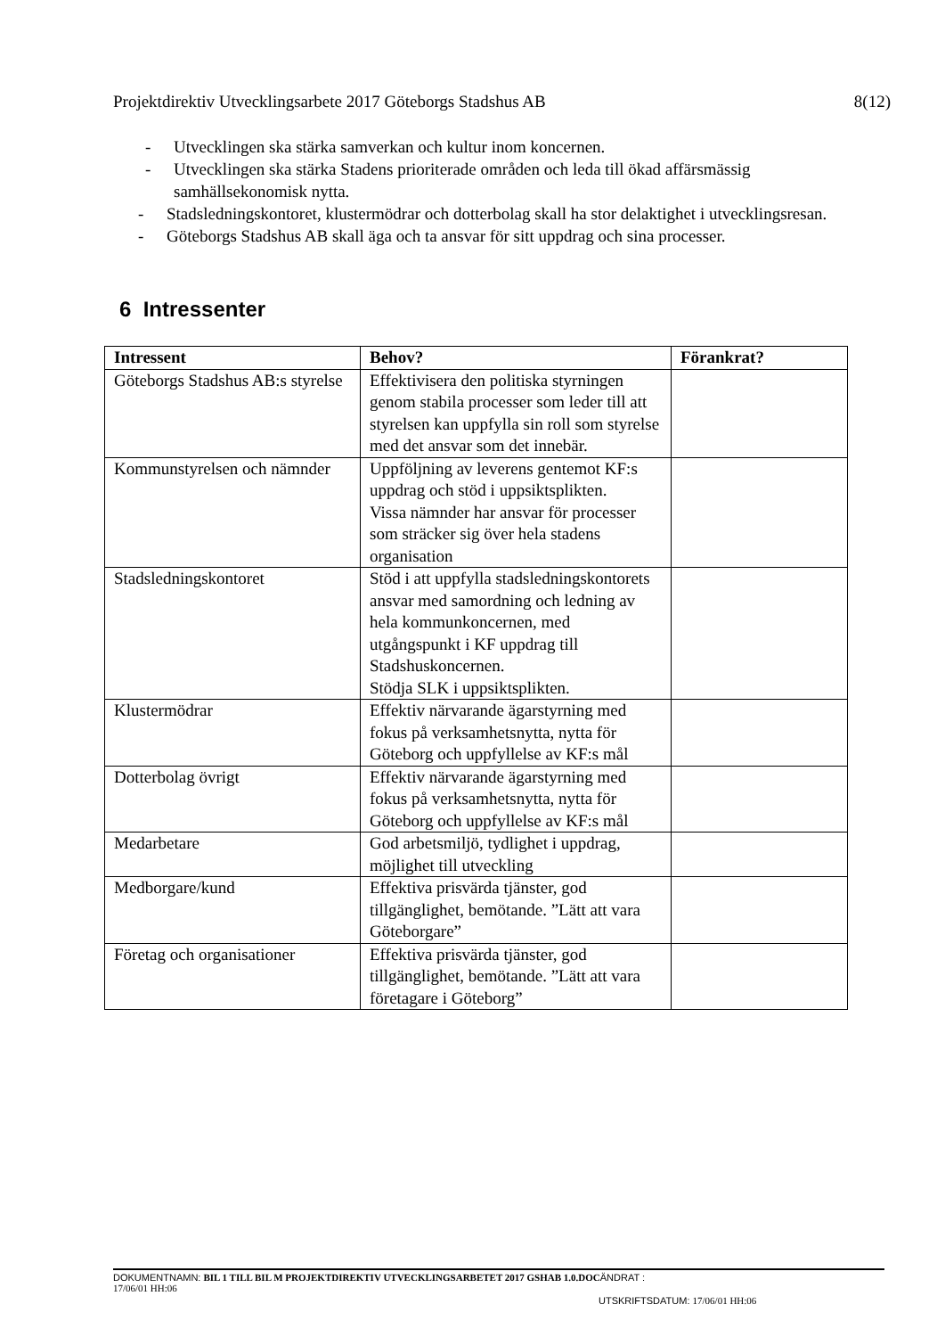Projektdirektiv Utvecklingsarbete 2017 Göteborgs Stadshus AB 8(12)
- Utvecklingen ska stärka samverkan och kultur inom koncernen.
- Utvecklingen ska stärka Stadens prioriterade områden och leda till ökad affärsmässig samhällsekonomisk nytta.
- Stadsledningskontoret, klustermödrar och dotterbolag skall ha stor delaktighet i utvecklingsresan.
- Göteborgs Stadshus AB skall äga och ta ansvar för sitt uppdrag och sina processer.
6 Intressenter
| Intressent | Behov? | Förankrat? |
| --- | --- | --- |
| Göteborgs Stadshus AB:s styrelse | Effektivisera den politiska styrningen genom stabila processer som leder till att styrelsen kan uppfylla sin roll som styrelse med det ansvar som det innebär. | |
| Kommunstyrelsen och nämnder | Uppföljning av leverens gentemot KF:s uppdrag och stöd i uppsiktsplikten. Vissa nämnder har ansvar för processer som sträcker sig över hela stadens organisation | |
| Stadsledningskontoret | Stöd i att uppfylla stadsledningskontorets ansvar med samordning och ledning av hela kommunkoncernen, med utgångspunkt i KF uppdrag till Stadshuskoncernen. Stödja SLK i uppsiktsplikten. | |
| Klustermödrar | Effektiv närvarande ägarstyrning med fokus på verksamhetsnytta, nytta för Göteborg och uppfyllelse av KF:s mål | |
| Dotterbolag övrigt | Effektiv närvarande ägarstyrning med fokus på verksamhetsnytta, nytta för Göteborg och uppfyllelse av KF:s mål | |
| Medarbetare | God arbetsmiljö, tydlighet i uppdrag, möjlighet till utveckling | |
| Medborgare/kund | Effektiva prisvärda tjänster, god tillgänglighet, bemötande. ”Lätt att vara Göteborgare” | |
| Företag och organisationer | Effektiva prisvärda tjänster, god tillgänglighet, bemötande. ”Lätt att vara företagare i Göteborg” | |
DOKUMENTNAMN: BIL 1 TILL BIL M PROJEKTDIREKTIV UTVECKLINGSARBETET 2017 GSHAB 1.0.DOC ÄNDRAT :
17/06/01 HH:06
UTSKRIFTSDATUM: 17/06/01 HH:06